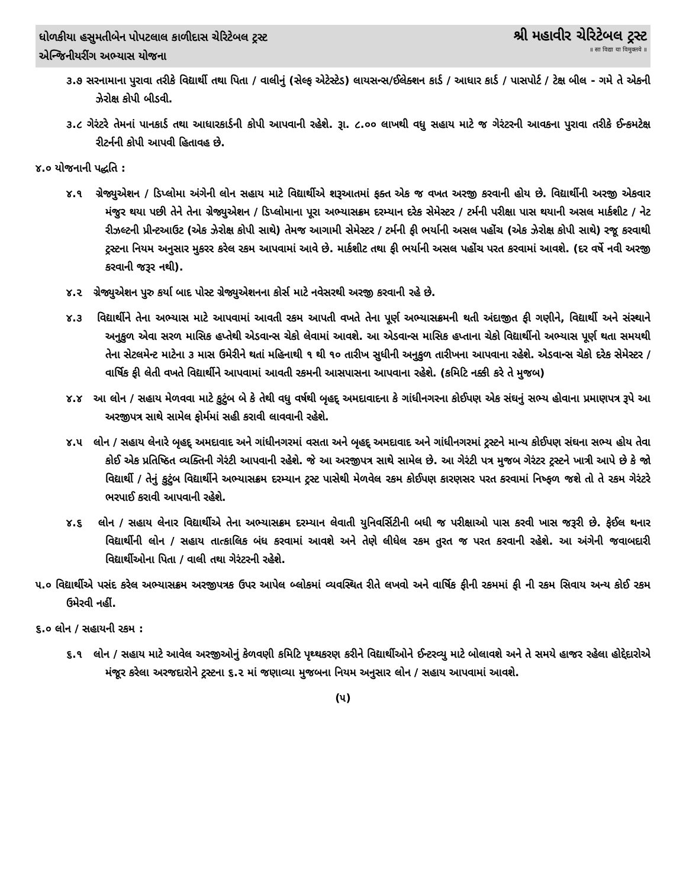ધોળકીયા હસુમતીબેન પોપટલાલ કાળીદાસ ચેરિટેબલ ટ્રસ્ટ
એન્જિનીયરીંગ અભ્યાસ યોજના
શ્રી મહાવીર ચેરિટેબલ ટ્રસ્ટ
॥ सा विद्या या विमुक्तये ॥
૩.૭ સરનામાના પુરાવા તરીકે વિદ્યાર્થી તથા પિતા / વાલીનું (સેલ્ફ એટેસ્ટેડ) લાયસન્સ/ઈલેક્શન કાર્ડ / આધાર કાર્ડ / પાસપોર્ટ / ટેક્ષ બીલ - ગમે તે એકની ઝેરોક્ષ કોપી બીડવી.
૩.૮ ગેરંટરે તેમનાં પાનકાર્ડ તથા આધારકાર્ડની કોપી આપવાની રહેશે. રૂા. ૮.૦૦ લાખથી વધુ સહાય માટે જ ગેરંટરની આવકના પુરાવા તરીકે ઈન્કમટેક્ષ રીટર્નની કોપી આપવી હિતાવહ છે.
૪.૦ યોજનાની પદ્ધતિ :
૪.૧ ગ્રેજ્યુએશન / ડિપ્લોમા અંગેની લોન સહાય માટે વિદ્યાર્થીએ શરૂઆતમાં ફક્ત એક જ વખત અરજી કરવાની હોય છે. વિદ્યાર્થીની અરજી એકવાર મંજુર થયા પછી તેને તેના ગ્રેજ્યુએશન / ડિપ્લોમાના પૂરા અભ્યાસક્રમ દરમ્યાન દરેક સેમેસ્ટર / ટર્મની પરીક્ષા પાસ થયાની અસલ માર્કશીટ / નેટ રીઝલ્ટની પ્રીન્ટઆઉટ (એક ઝેરોક્ષ કોપી સાથે) તેમજ આગામી સેમેસ્ટર / ટર્મની ફી ભર્યાની અસલ પહોંચ (એક ઝેરોક્ષ કોપી સાથે) રજૂ કરવાથી ટ્રસ્ટના નિયમ અનુસાર મુકરર કરેલ રકમ આપવામાં આવે છે. માર્કશીટ તથા ફી ભર્યાની અસલ પહોંચ પરત કરવામાં આવશે. (દર વર્ષે નવી અરજી કરવાની જરૂર નથી).
૪.૨ ગ્રેજ્યુએશન પુરુ કર્યા બાદ પોસ્ટ ગ્રેજ્યુએશનના કોર્સ માટે નવેસરથી અરજી કરવાની રહે છે.
૪.૩ વિદ્યાર્થીને તેના અભ્યાસ માટે આપવામાં આવતી રકમ આપતી વખતે તેના પૂર્ણ અભ્યાસક્રમની થતી અંદાજીત ફી ગણીને, વિદ્યાર્થી અને સંસ્થાને અનુકુળ એવા સરળ માસિક હપ્તેથી એડવાન્સ ચેકો લેવામાં આવશે. આ એડવાન્સ માસિક હપ્તાના ચેકો વિદ્યાર્થીનો અભ્યાસ પૂર્ણ થતા સમયથી તેના સેટલમેન્ટ માટેના ૩ માસ ઉમેરીને થતાં મહિનાથી ૧ થી ૧૦ તારીખ સુધીની અનુકુળ તારીખના આપવાના રહેશે. એડવાન્સ ચેકો દરેક સેમેસ્ટર / વાર્ષિક ફી લેતી વખતે વિદ્યાર્થીને આપવામાં આવતી રકમની આસપાસના આપવાના રહેશે. (કમિટિ નક્કી કરે તે મુજબ)
૪.૪ આ લોન / સહાય મેળવવા માટે કુટુંબ બે કે તેથી વધુ વર્ષથી બૃહદ્ અમદાવાદના કે ગાંધીનગરના કોઈપણ એક સંઘનું સભ્ય હોવાના પ્રમાણપત્ર રૂપે આ અરજીપત્ર સાથે સામેલ ફોર્મમાં સહી કરાવી લાવવાની રહેશે.
૪.૫ લોન / સહાય લેનારે બૃહદ્ અમદાવાદ અને ગાંધીનગરમાં વસતા અને બૃહદ્ અમદાવાદ અને ગાંધીનગરમાં ટ્રસ્ટને માન્ય કોઈપણ સંઘના સભ્ય હોય તેવા કોઈ એક પ્રતિષ્ઠિત વ્યક્તિની ગેરંટી આપવાની રહેશે. જે આ અરજીપત્ર સાથે સામેલ છે. આ ગેરંટી પત્ર મુજબ ગેરંટર ટ્રસ્ટને ખાત્રી આપે છે કે જો વિદ્યાર્થી / તેનું કુટુંબ વિદ્યાર્થીને અભ્યાસક્રમ દરમ્યાન ટ્રસ્ટ પાસેથી મેળવેલ રકમ કોઈપણ કારણસર પરત કરવામાં નિષ્ફળ જશે તો તે રકમ ગેરંટરે ભરપાઈ કરાવી આપવાની રહેશે.
૪.૬ લોન / સહાય લેનાર વિદ્યાર્થીએ તેના અભ્યાસક્રમ દરમ્યાન લેવાતી યુનિવર્સિટીની બધી જ પરીક્ષાઓ પાસ કરવી ખાસ જરૂરી છે. ફેઈલ થનાર વિદ્યાર્થીની લોન / સહાય તાત્કાલિક બંધ કરવામાં આવશે અને તેણે લીધેલ રકમ તુરત જ પરત કરવાની રહેશે. આ અંગેની જવાબદારી વિદ્યાર્થીઓના પિતા / વાલી તથા ગેરંટરની રહેશે.
૫.૦ વિદ્યાર્થીએ પસંદ કરેલ અભ્યાસક્રમ અરજીપત્રક ઉપર આપેલ બ્લોકમાં વ્યવસ્થિત રીતે લખવો અને વાર્ષિક ફીની રકમમાં ફી ની રકમ સિવાય અન્ય કોઈ રકમ ઉમેરવી નહીં.
૬.૦ લોન / સહાયની રકમ :
૬.૧ લોન / સહાય માટે આવેલ અરજીઓનું કેળવણી કમિટિ પૃથ્થકરણ કરીને વિદ્યાર્થીઓને ઈન્ટરવ્યુ માટે બોલાવશે અને તે સમયે હાજર રહેલા હોદ્દેદારોએ મંજૂર કરેલા અરજદારોને ટ્રસ્ટના ૬.૨ માં જણાવ્યા મુજબના નિયમ અનુસાર લોન / સહાય આપવામાં આવશે.
(૫)